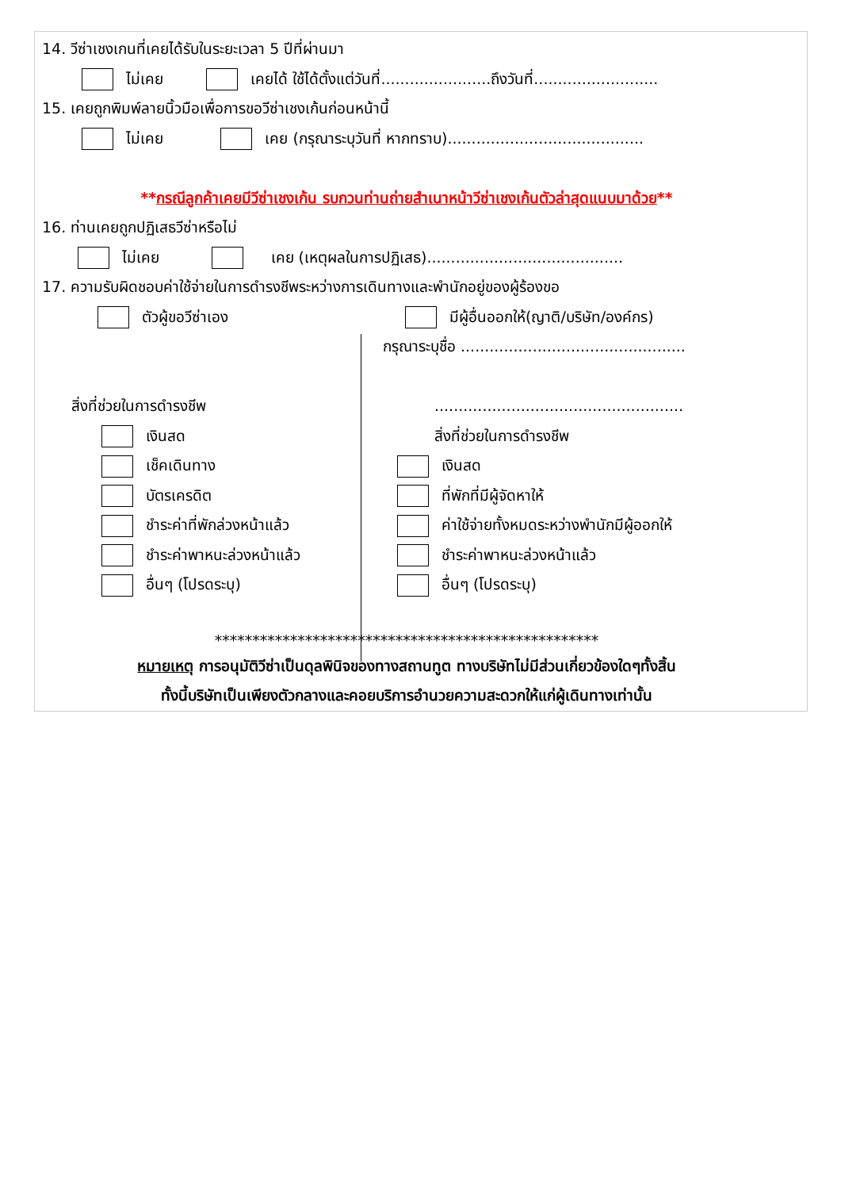14. วีซ่าเชงเกนที่เคยได้รับในระยะเวลา 5 ปีที่ผ่านมา
ไม่เคย เคยได้ ใช้ได้ตั้งแต่วันที่.......................ถึงวันที่..........................
15. เคยถูกพิมพ์ลายนิ้วมือเพื่อการขอวีซ่าเชงเก้นก่อนหน้านี้
ไม่เคย เคย (กรุณาระบุวันที่ หากทราบ).........................................
**กรณีลูกค้าเคยมีวีซ่าเชงเก้น รบกวนท่านถ่ายสำเนาหน้าวีซ่าเชงเก้นตัวล่าสุดแนบมาด้วย**
16. ท่านเคยถูกปฏิเสธวีซ่าหรือไม่
ไม่เคย เคย (เหตุผลในการปฏิเสธ).........................................
17. ความรับผิดชอบค่าใช้จ่ายในการดำรงชีพระหว่างการเดินทางและพำนักอยู่ของผู้ร้องขอ
ตัวผู้ขอวีซ่าเอง
สิ่งที่ช่วยในการดำรงชีพ
เงินสด
เช็คเดินทาง
บัตรเครดิต
ชำระค่าที่พักล่วงหน้าแล้ว
ชำระค่าพาหนะล่วงหน้าแล้ว
อื่นๆ (โปรดระบุ)
มีผู้อื่นออกให้(ญาติ/บริษัท/องค์กร)
กรุณาระบุชื่อ ...............................................
....................................................
สิ่งที่ช่วยในการดำรงชีพ
เงินสด
ที่พักที่มีผู้จัดหาให้
ค่าใช้จ่ายทั้งหมดระหว่างพำนักมีผู้ออกให้
ชำระค่าพาหนะล่วงหน้าแล้ว
อื่นๆ (โปรดระบุ)
***************************************************
หมายเหตุ การอนุมัติวีซ่าเป็นดุลพินิจของทางสถานทูต ทางบริษัทไม่มีส่วนเกี่ยวข้องใดๆทั้งสิ้น
ทั้งนี้บริษัทเป็นเพียงตัวกลางและคอยบริการอำนวยความสะดวกให้แก่ผู้เดินทางเท่านั้น